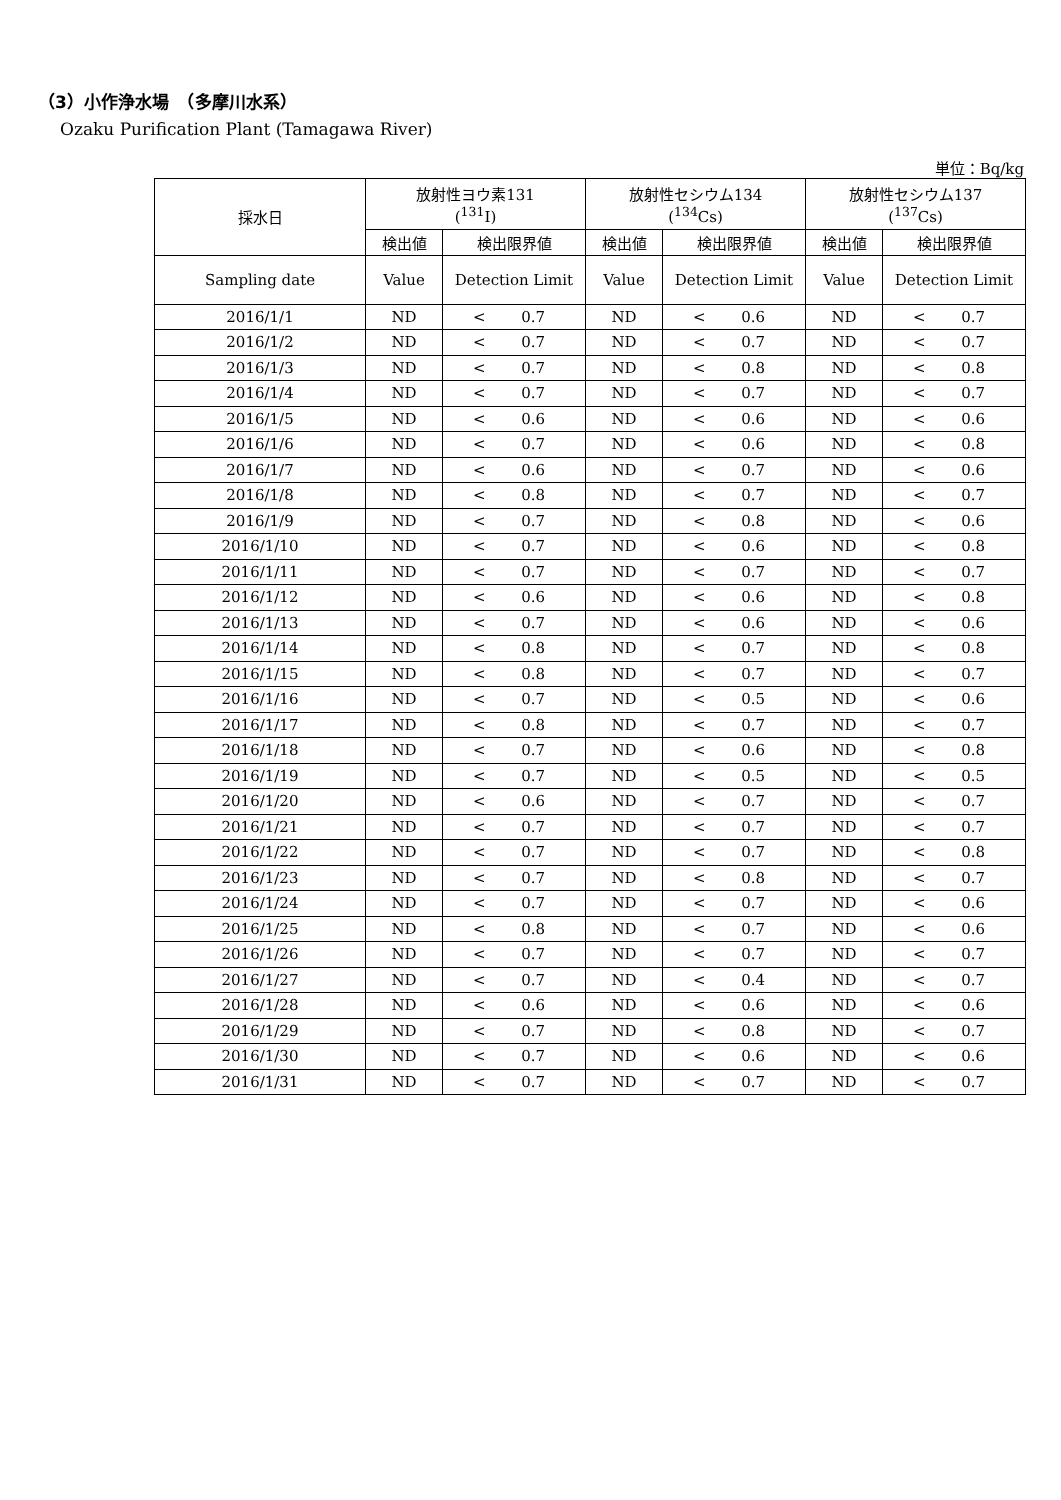（3）小作浄水場　（多摩川水系）
Ozaku Purification Plant (Tamagawa River)
単位：Bq/kg
| 採水日 | 放射性ヨウ素131 (<sup>131</sup>I) | | 放射性セシウム134 (<sup>134</sup>Cs) | | 放射性セシウム137 (<sup>137</sup>Cs) | |
| --- | --- | --- | --- | --- | --- | --- |
| | 検出値 | 検出限界値 | 検出値 | 検出限界値 | 検出値 | 検出限界値 |
| Sampling date | Value | Detection Limit | Value | Detection Limit | Value | Detection Limit |
| 2016/1/1 | ND | < 0.7 | ND | < 0.6 | ND | < 0.7 |
| 2016/1/2 | ND | < 0.7 | ND | < 0.7 | ND | < 0.7 |
| 2016/1/3 | ND | < 0.7 | ND | < 0.8 | ND | < 0.8 |
| 2016/1/4 | ND | < 0.7 | ND | < 0.7 | ND | < 0.7 |
| 2016/1/5 | ND | < 0.6 | ND | < 0.6 | ND | < 0.6 |
| 2016/1/6 | ND | < 0.7 | ND | < 0.6 | ND | < 0.8 |
| 2016/1/7 | ND | < 0.6 | ND | < 0.7 | ND | < 0.6 |
| 2016/1/8 | ND | < 0.8 | ND | < 0.7 | ND | < 0.7 |
| 2016/1/9 | ND | < 0.7 | ND | < 0.8 | ND | < 0.6 |
| 2016/1/10 | ND | < 0.7 | ND | < 0.6 | ND | < 0.8 |
| 2016/1/11 | ND | < 0.7 | ND | < 0.7 | ND | < 0.7 |
| 2016/1/12 | ND | < 0.6 | ND | < 0.6 | ND | < 0.8 |
| 2016/1/13 | ND | < 0.7 | ND | < 0.6 | ND | < 0.6 |
| 2016/1/14 | ND | < 0.8 | ND | < 0.7 | ND | < 0.8 |
| 2016/1/15 | ND | < 0.8 | ND | < 0.7 | ND | < 0.7 |
| 2016/1/16 | ND | < 0.7 | ND | < 0.5 | ND | < 0.6 |
| 2016/1/17 | ND | < 0.8 | ND | < 0.7 | ND | < 0.7 |
| 2016/1/18 | ND | < 0.7 | ND | < 0.6 | ND | < 0.8 |
| 2016/1/19 | ND | < 0.7 | ND | < 0.5 | ND | < 0.5 |
| 2016/1/20 | ND | < 0.6 | ND | < 0.7 | ND | < 0.7 |
| 2016/1/21 | ND | < 0.7 | ND | < 0.7 | ND | < 0.7 |
| 2016/1/22 | ND | < 0.7 | ND | < 0.7 | ND | < 0.8 |
| 2016/1/23 | ND | < 0.7 | ND | < 0.8 | ND | < 0.7 |
| 2016/1/24 | ND | < 0.7 | ND | < 0.7 | ND | < 0.6 |
| 2016/1/25 | ND | < 0.8 | ND | < 0.7 | ND | < 0.6 |
| 2016/1/26 | ND | < 0.7 | ND | < 0.7 | ND | < 0.7 |
| 2016/1/27 | ND | < 0.7 | ND | < 0.4 | ND | < 0.7 |
| 2016/1/28 | ND | < 0.6 | ND | < 0.6 | ND | < 0.6 |
| 2016/1/29 | ND | < 0.7 | ND | < 0.8 | ND | < 0.7 |
| 2016/1/30 | ND | < 0.7 | ND | < 0.6 | ND | < 0.6 |
| 2016/1/31 | ND | < 0.7 | ND | < 0.7 | ND | < 0.7 |